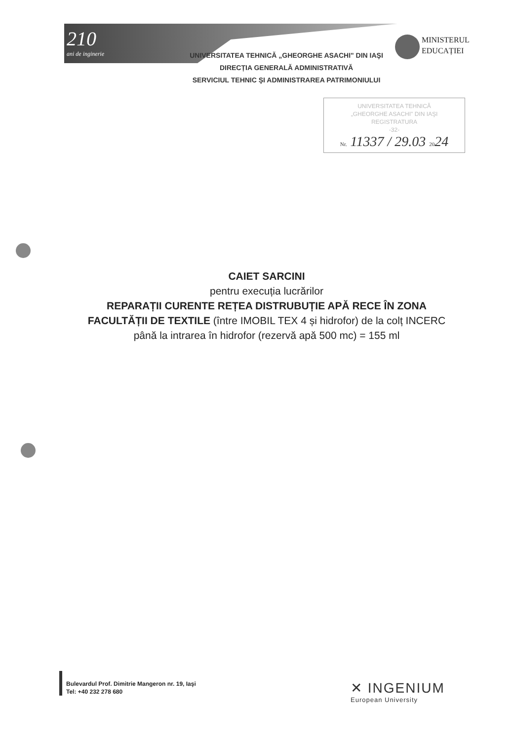210
ani de inginerie
UNIVERSITATEA TEHNICĂ „GHEORGHE ASACHI" DIN IAŞI
DIRECȚIA GENERALĂ ADMINISTRATIVĂ
SERVICIUL TEHNIC ŞI ADMINISTRAREA PATRIMONIULUI
MINISTERUL
EDUCAȚIEI
UNIVERSITATEA TEHNICĂ
„GHEORGHE ASACHI" DIN IAŞI
REGISTRATURA
-32-
Nr. 11337 / 29.03 2024
CAIET SARCINI
pentru execuția lucrărilor
REPARAȚII CURENTE REȚEA DISTRUBUȚIE APĂ RECE ÎN ZONA FACULTĂȚII DE TEXTILE (între IMOBIL TEX 4 și hidrofor) de la colț INCERC până la intrarea în hidrofor (rezervă apă 500 mc) = 155 ml
Bulevardul Prof. Dimitrie Mangeron nr. 19, Iaşi
Tel: +40 232 278 680
✕ INGENIUM
European University